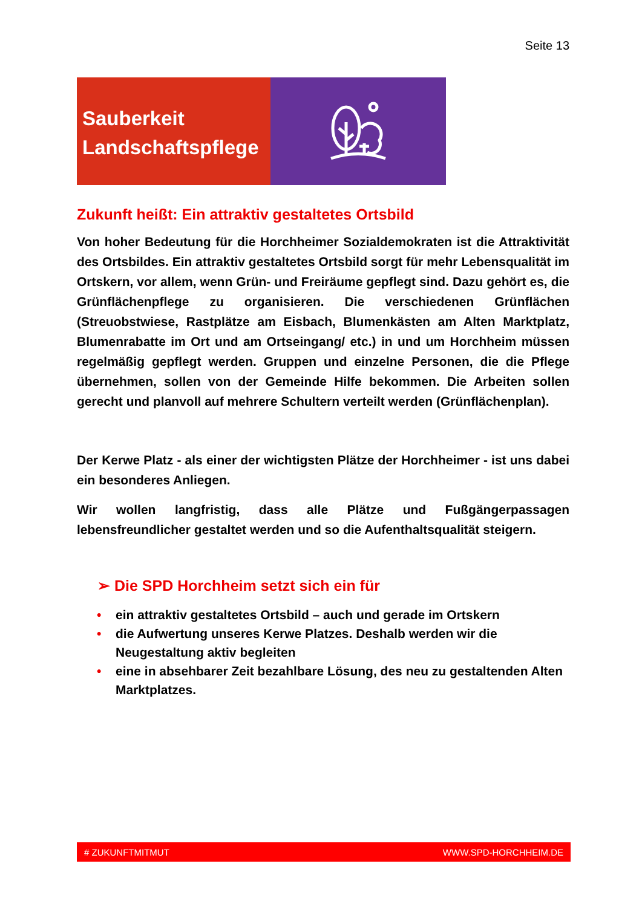Seite 13
Sauberkeit
Landschaftspflege
Zukunft heißt: Ein attraktiv gestaltetes Ortsbild
Von hoher Bedeutung für die Horchheimer Sozialdemokraten ist die Attraktivität des Ortsbildes. Ein attraktiv gestaltetes Ortsbild sorgt für mehr Lebensqualität im Ortskern, vor allem, wenn Grün- und Freiräume gepflegt sind. Dazu gehört es, die Grünflächenpflege zu organisieren. Die verschiedenen Grünflächen (Streuobstwiese, Rastplätze am Eisbach, Blumenkästen am Alten Marktplatz, Blumenrabatte im Ort und am Ortseingang/ etc.) in und um Horchheim müssen regelmäßig gepflegt werden. Gruppen und einzelne Personen, die die Pflege übernehmen, sollen von der Gemeinde Hilfe bekommen. Die Arbeiten sollen gerecht und planvoll auf mehrere Schultern verteilt werden (Grünflächenplan).
Der Kerwe Platz - als einer der wichtigsten Plätze der Horchheimer - ist uns dabei ein besonderes Anliegen.
Wir wollen langfristig, dass alle Plätze und Fußgängerpassagen lebensfreundlicher gestaltet werden und so die Aufenthaltsqualität steigern.
➢ Die SPD Horchheim setzt sich ein für
• ein attraktiv gestaltetes Ortsbild – auch und gerade im Ortskern
• die Aufwertung unseres Kerwe Platzes. Deshalb werden wir die Neugestaltung aktiv begleiten
• eine in absehbarer Zeit bezahlbare Lösung, des neu zu gestaltenden Alten Marktplatzes.
# ZUKUNFTMITMUT WWW.SPD-HORCHHEIM.DE